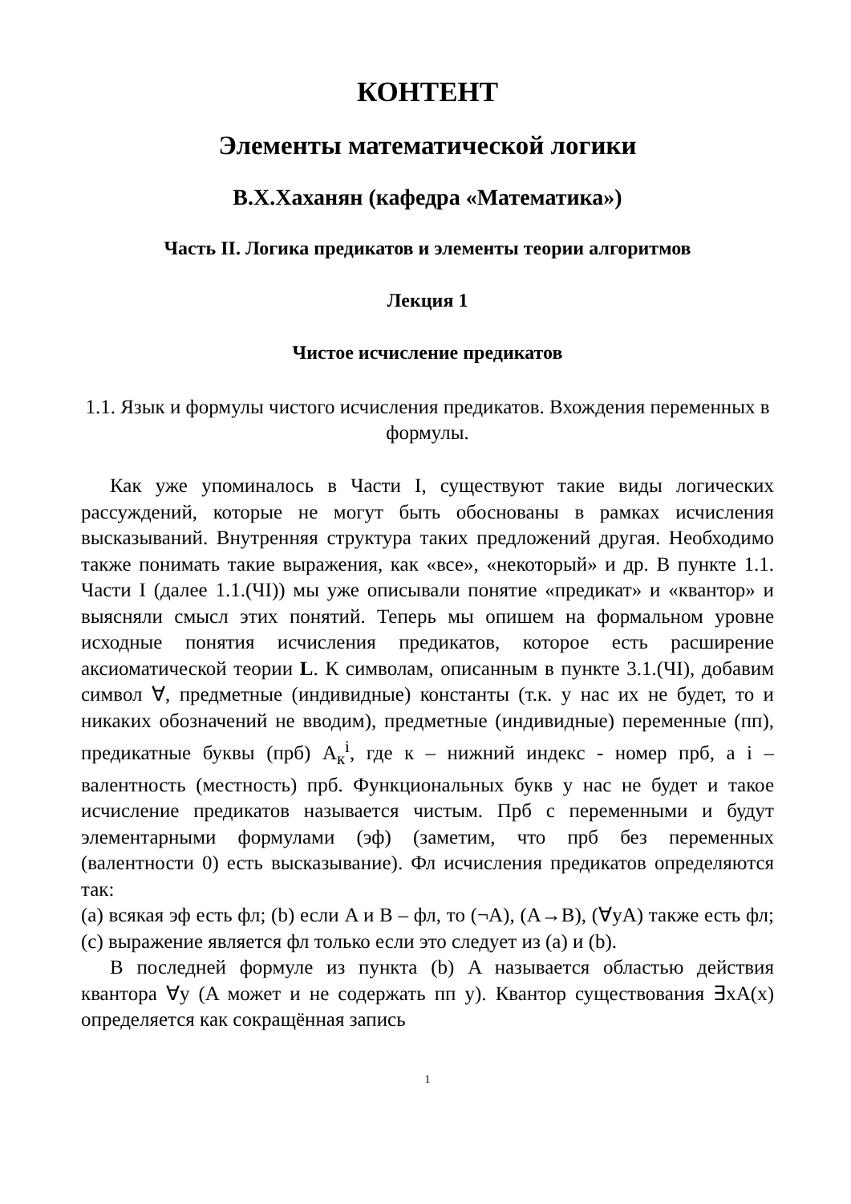КОНТЕНТ
Элементы математической логики
В.Х.Хаханян (кафедра «Математика»)
Часть II. Логика предикатов и элементы теории алгоритмов
Лекция 1
Чистое исчисление предикатов
1.1. Язык и формулы чистого исчисления предикатов. Вхождения переменных в формулы.
Как уже упоминалось в Части I, существуют такие виды логических рассуждений, которые не могут быть обоснованы в рамках исчисления высказываний. Внутренняя структура таких предложений другая. Необходимо также понимать такие выражения, как «все», «некоторый» и др. В пункте 1.1. Части I (далее 1.1.(ЧI)) мы уже описывали понятие «предикат» и «квантор» и выясняли смысл этих понятий. Теперь мы опишем на формальном уровне исходные понятия исчисления предикатов, которое есть расширение аксиоматической теории L. К символам, описанным в пункте 3.1.(ЧI), добавим символ ∀, предметные (индивидные) константы (т.к. у нас их не будет, то и никаких обозначений не вводим), предметные (индивидные) переменные (пп), предикатные буквы (прб) A<sub>к</sub><sup>i</sup>, где к – нижний индекс - номер прб, а i – валентность (местность) прб. Функциональных букв у нас не будет и такое исчисление предикатов называется чистым. Прб с переменными и будут элементарными формулами (эф) (заметим, что прб без переменных (валентности 0) есть высказывание). Фл исчисления предикатов определяются так:
(a) всякая эф есть фл; (b) если A и B – фл, то (¬A), (A→B), (∀yA) также есть фл; (c) выражение является фл только если это следует из (a) и (b).
В последней формуле из пункта (b) A называется областью действия квантора ∀y (A может и не содержать пп y). Квантор существования ∃xA(x) определяется как сокращённая запись
1